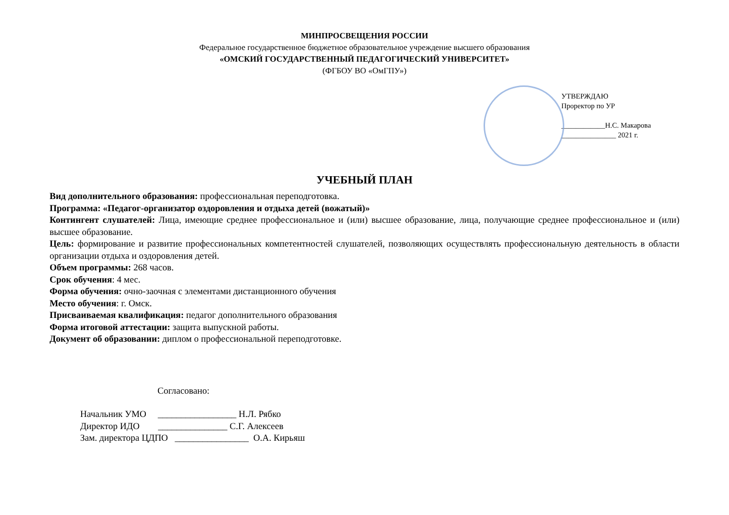МИНПРОСВЕЩЕНИЯ РОССИИ
Федеральное государственное бюджетное образовательное учреждение высшего образования
«ОМСКИЙ ГОСУДАРСТВЕННЫЙ ПЕДАГОГИЧЕСКИЙ УНИВЕРСИТЕТ»
(ФГБОУ ВО «ОмГПУ»)
УТВЕРЖДАЮ
Проректор по УР
____________Н.С. Макарова
_______________ 2021 г.
УЧЕБНЫЙ ПЛАН
Вид дополнительного образования: профессиональная переподготовка.
Программа: «Педагог-организатор оздоровления и отдыха детей (вожатый)»
Контингент слушателей: Лица, имеющие среднее профессиональное и (или) высшее образование, лица, получающие среднее профессиональное и (или) высшее образование.
Цель: формирование и развитие профессиональных компетентностей слушателей, позволяющих осуществлять профессиональную деятельность в области организации отдыха и оздоровления детей.
Объем программы: 268 часов.
Срок обучения: 4 мес.
Форма обучения: очно-заочная с элементами дистанционного обучения
Место обучения: г. Омск.
Присваиваемая квалификация: педагог дополнительного образования
Форма итоговой аттестации: защита выпускной работы.
Документ об образовании: диплом о профессиональной переподготовке.
Согласовано:
Начальник УМО _________________ Н.Л. Рябко
Директор ИДО _______________ С.Г. Алексеев
Зам. директора ЦДПО ________________ О.А. Кирьяш